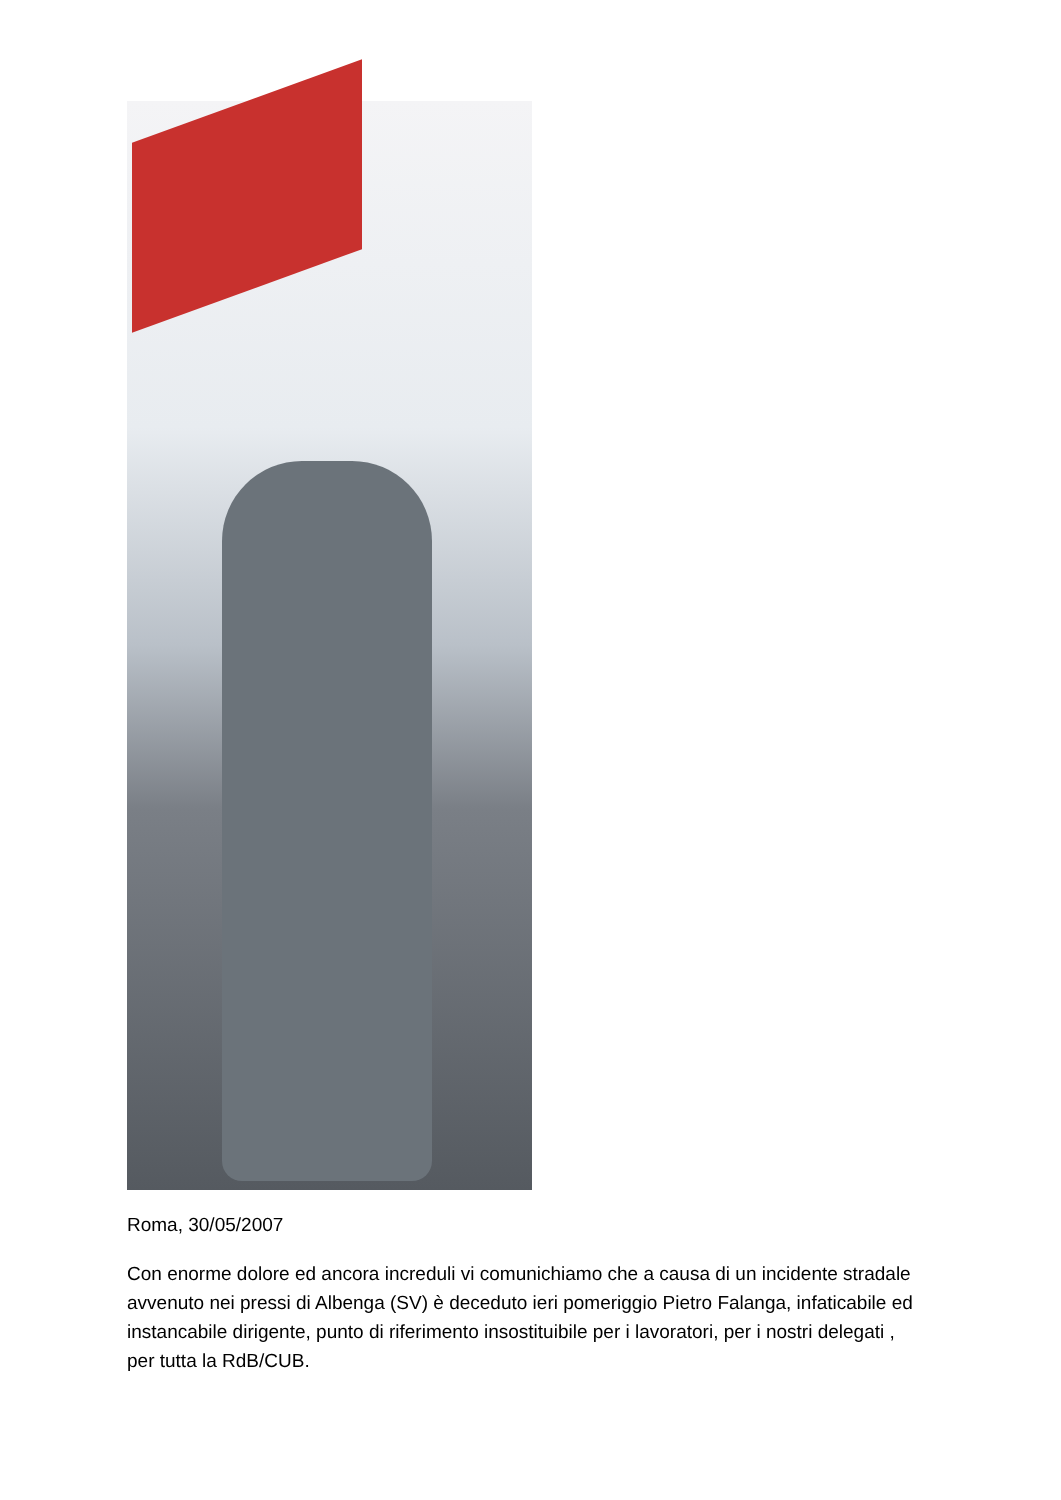Roma, 30/05/2007
Con enorme dolore ed ancora increduli vi comunichiamo che a causa di un incidente stradale avvenuto nei pressi di Albenga (SV) è deceduto ieri pomeriggio Pietro Falanga, infaticabile ed instancabile dirigente, punto di riferimento insostituibile per i lavoratori, per i nostri delegati , per tutta la RdB/CUB.